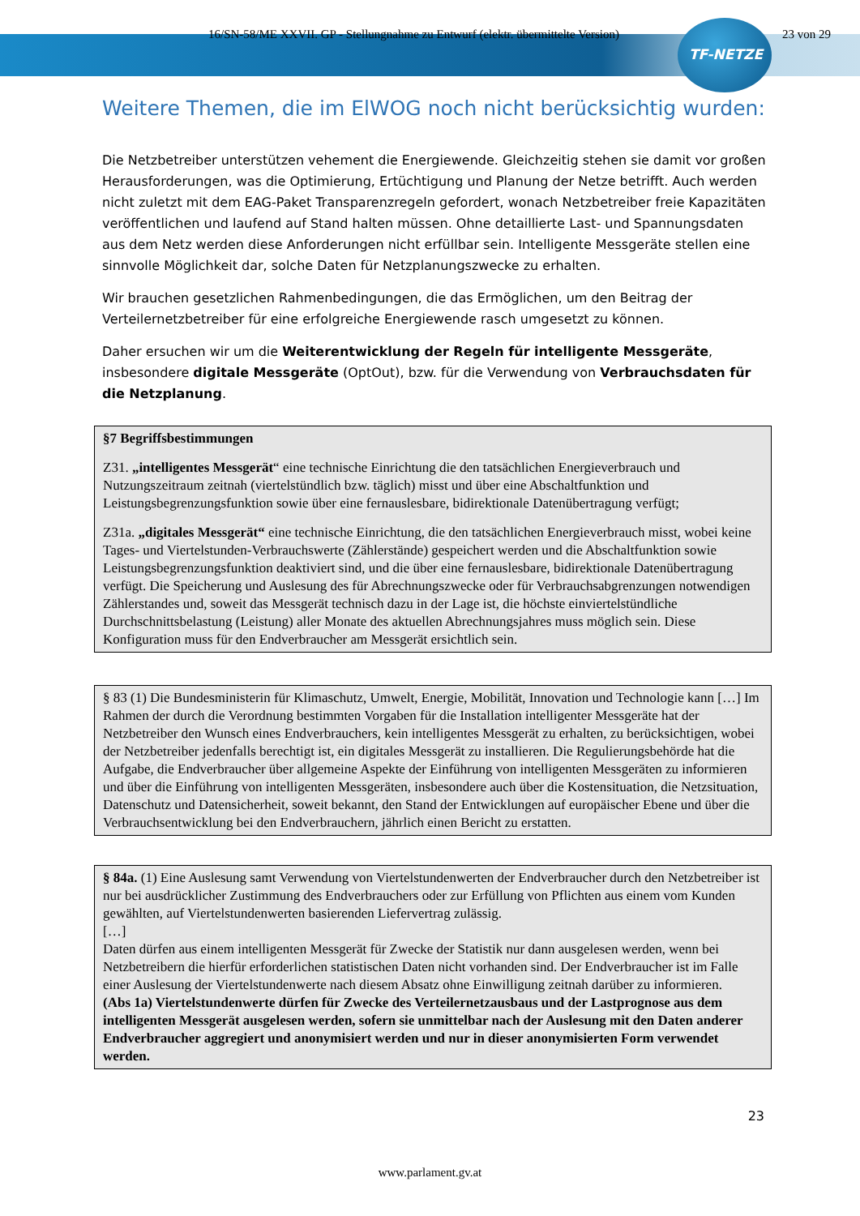16/SN-58/ME XXVII. GP - Stellungnahme zu Entwurf (elektr. übermittelte Version) 23 von 29
TF-NETZE
Weitere Themen, die im ElWOG noch nicht berücksichtig wurden:
Die Netzbetreiber unterstützen vehement die Energiewende. Gleichzeitig stehen sie damit vor großen Herausforderungen, was die Optimierung, Ertüchtigung und Planung der Netze betrifft. Auch werden nicht zuletzt mit dem EAG-Paket Transparenzregeln gefordert, wonach Netzbetreiber freie Kapazitäten veröffentlichen und laufend auf Stand halten müssen. Ohne detaillierte Last- und Spannungsdaten aus dem Netz werden diese Anforderungen nicht erfüllbar sein. Intelligente Messgeräte stellen eine sinnvolle Möglichkeit dar, solche Daten für Netzplanungszwecke zu erhalten.
Wir brauchen gesetzlichen Rahmenbedingungen, die das Ermöglichen, um den Beitrag der Verteilernetzbetreiber für eine erfolgreiche Energiewende rasch umgesetzt zu können.
Daher ersuchen wir um die Weiterentwicklung der Regeln für intelligente Messgeräte, insbesondere digitale Messgeräte (OptOut), bzw. für die Verwendung von Verbrauchsdaten für die Netzplanung.
§7 Begriffsbestimmungen
Z31. „intelligentes Messgerät“ eine technische Einrichtung die den tatsächlichen Energieverbrauch und Nutzungszeitraum zeitnah (viertelstündlich bzw. täglich) misst und über eine Abschaltfunktion und Leistungsbegrenzungsfunktion sowie über eine fernauslesbare, bidirektionale Datenübertragung verfügt;
Z31a. „digitales Messgerät“ eine technische Einrichtung, die den tatsächlichen Energieverbrauch misst, wobei keine Tages- und Viertelstunden-Verbrauchswerte (Zählerstände) gespeichert werden und die Abschaltfunktion sowie Leistungsbegrenzungsfunktion deaktiviert sind, und die über eine fernauslesbare, bidirektionale Datenübertragung verfügt. Die Speicherung und Auslesung des für Abrechnungszwecke oder für Verbrauchsabgrenzungen notwendigen Zählerstandes und, soweit das Messgerät technisch dazu in der Lage ist, die höchste einviertelstündliche Durchschnittsbelastung (Leistung) aller Monate des aktuellen Abrechnungsjahres muss möglich sein. Diese Konfiguration muss für den Endverbraucher am Messgerät ersichtlich sein.
§ 83 (1) Die Bundesministerin für Klimaschutz, Umwelt, Energie, Mobilität, Innovation und Technologie kann […] Im Rahmen der durch die Verordnung bestimmten Vorgaben für die Installation intelligenter Messgeräte hat der Netzbetreiber den Wunsch eines Endverbrauchers, kein intelligentes Messgerät zu erhalten, zu berücksichtigen, wobei der Netzbetreiber jedenfalls berechtigt ist, ein digitales Messgerät zu installieren. Die Regulierungsbehörde hat die Aufgabe, die Endverbraucher über allgemeine Aspekte der Einführung von intelligenten Messgeräten zu informieren und über die Einführung von intelligenten Messgeräten, insbesondere auch über die Kostensituation, die Netzsituation, Datenschutz und Datensicherheit, soweit bekannt, den Stand der Entwicklungen auf europäischer Ebene und über die Verbrauchsentwicklung bei den Endverbrauchern, jährlich einen Bericht zu erstatten.
§ 84a. (1) Eine Auslesung samt Verwendung von Viertelstundenwerten der Endverbraucher durch den Netzbetreiber ist nur bei ausdrücklicher Zustimmung des Endverbrauchers oder zur Erfüllung von Pflichten aus einem vom Kunden gewählten, auf Viertelstundenwerten basierenden Liefervertrag zulässig.
[…]
Daten dürfen aus einem intelligenten Messgerät für Zwecke der Statistik nur dann ausgelesen werden, wenn bei Netzbetreibern die hierfür erforderlichen statistischen Daten nicht vorhanden sind. Der Endverbraucher ist im Falle einer Auslesung der Viertelstundenwerte nach diesem Absatz ohne Einwilligung zeitnah darüber zu informieren.
(Abs 1a) Viertelstundenwerte dürfen für Zwecke des Verteilernetzausbaus und der Lastprognose aus dem intelligenten Messgerät ausgelesen werden, sofern sie unmittelbar nach der Auslesung mit den Daten anderer Endverbraucher aggregiert und anonymisiert werden und nur in dieser anonymisierten Form verwendet werden.
23
www.parlament.gv.at